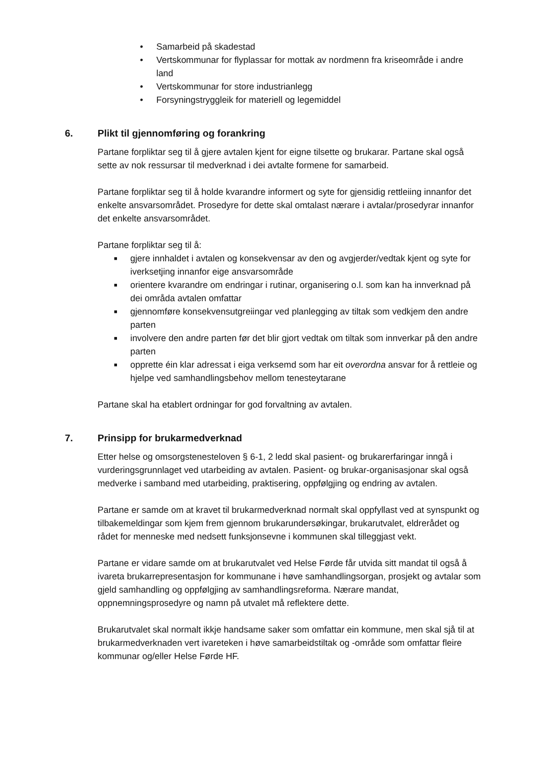• Samarbeid på skadestad
• Vertskommunar for flyplassar for mottak av nordmenn fra kriseområde i andre land
• Vertskommunar for store industrianlegg
• Forsyningstryggleik for materiell og legemiddel
6. Plikt til gjennomføring og forankring
Partane forpliktar seg til å gjere avtalen kjent for eigne tilsette og brukarar. Partane skal også sette av nok ressursar til medverknad i dei avtalte formene for samarbeid.
Partane forpliktar seg til å holde kvarandre informert og syte for gjensidig rettleiing innanfor det enkelte ansvarsområdet. Prosedyre for dette skal omtalast nærare i avtalar/prosedyrar innanfor det enkelte ansvarsområdet.
Partane forpliktar seg til å:
■ gjere innhaldet i avtalen og konsekvensar av den og avgjerder/vedtak kjent og syte for iverksetjing innanfor eige ansvarsområde
■ orientere kvarandre om endringar i rutinar, organisering o.l. som kan ha innverknad på dei områda avtalen omfattar
■ gjennomføre konsekvensutgreiingar ved planlegging av tiltak som vedkjem den andre parten
■ involvere den andre parten før det blir gjort vedtak om tiltak som innverkar på den andre parten
■ opprette éin klar adressat i eiga verksemd som har eit overordna ansvar for å rettleie og hjelpe ved samhandlingsbehov mellom tenesteytarane
Partane skal ha etablert ordningar for god forvaltning av avtalen.
7. Prinsipp for brukarmedverknad
Etter helse og omsorgstenesteloven § 6-1, 2 ledd skal pasient- og brukarerfaringar inngå i vurderingsgrunnlaget ved utarbeiding av avtalen. Pasient- og brukar-organisasjonar skal også medverke i samband med utarbeiding, praktisering, oppfølgjing og endring av avtalen.
Partane er samde om at kravet til brukarmedverknad normalt skal oppfyllast ved at synspunkt og tilbakemeldingar som kjem frem gjennom brukarundersøkingar, brukarutvalet, eldrerådet og rådet for menneske med nedsett funksjonsevne i kommunen skal tilleggjast vekt.
Partane er vidare samde om at brukarutvalet ved Helse Førde får utvida sitt mandat til også å ivareta brukarrepresentasjon for kommunane i høve samhandlingsorgan, prosjekt og avtalar som gjeld samhandling og oppfølgjing av samhandlingsreforma. Nærare mandat, oppnemningsprosedyre og namn på utvalet må reflektere dette.
Brukarutvalet skal normalt ikkje handsame saker som omfattar ein kommune, men skal sjå til at brukarmedverknaden vert ivareteken i høve samarbeidstiltak og -område som omfattar fleire kommunar og/eller Helse Førde HF.